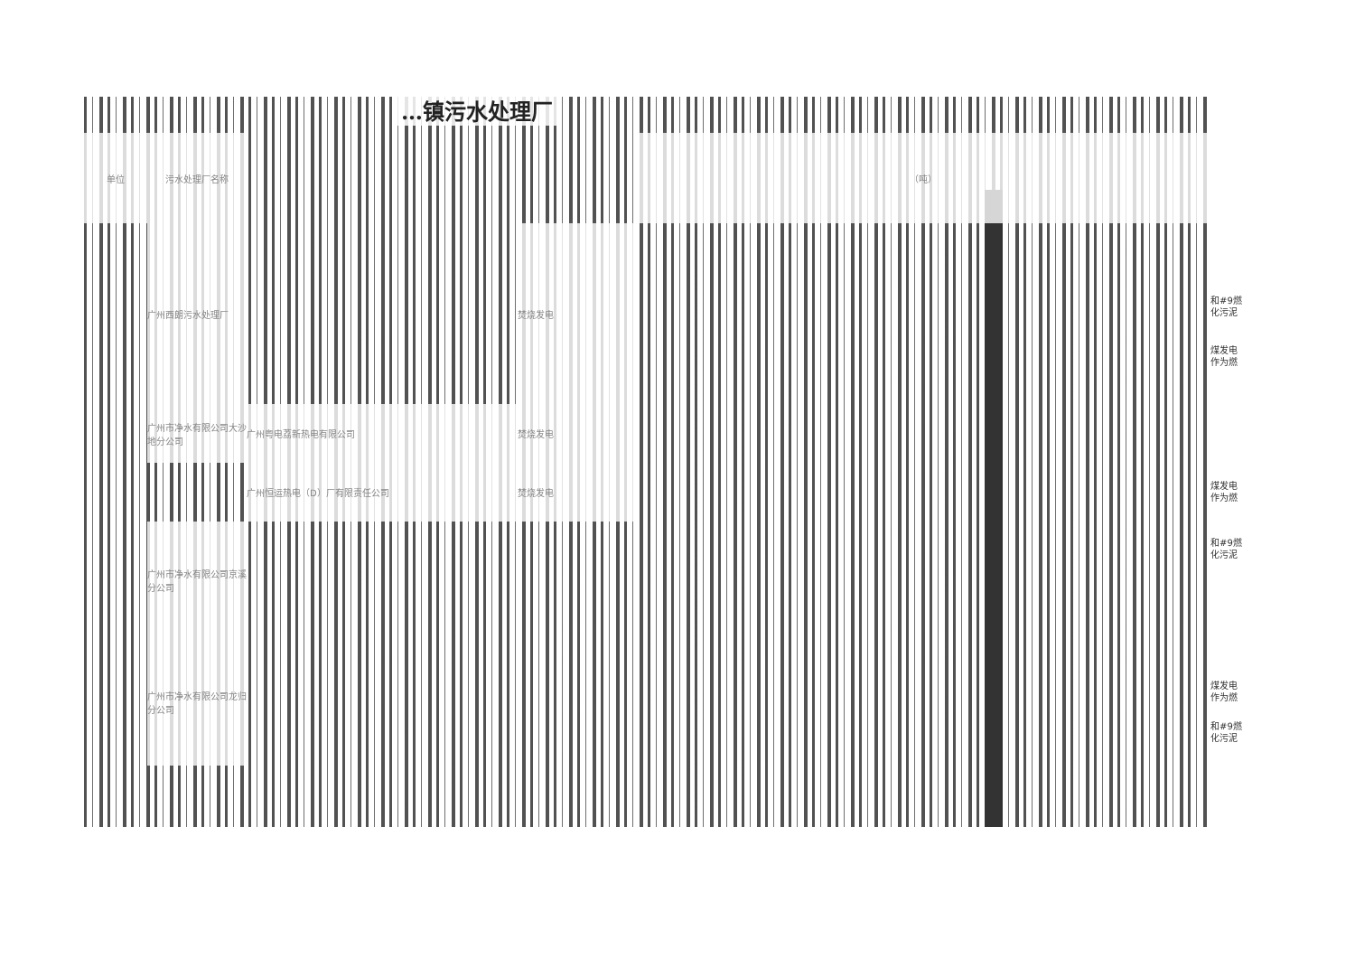…镇污水处理厂
| 单位 | 污水处理厂名称 | | | （吨） |
| --- | --- | --- | --- | --- |
| | 广州西朗污水处理厂 | | 焚烧发电 | |
| | 广州市净水有限公司大沙地分公司 | 广州粤电荔新热电有限公司 | 焚烧发电 | |
| | | 广州恒运热电（D）厂有限责任公司 | 焚烧发电 | |
| | 广州市净水有限公司京溪分公司 | | | |
| | 广州市净水有限公司龙归分公司 | | | |
和#9燃
化污泥
煤发电
作为燃
煤发电
作为燃
和#9燃
化污泥
煤发电
作为燃
和#9燃
化污泥